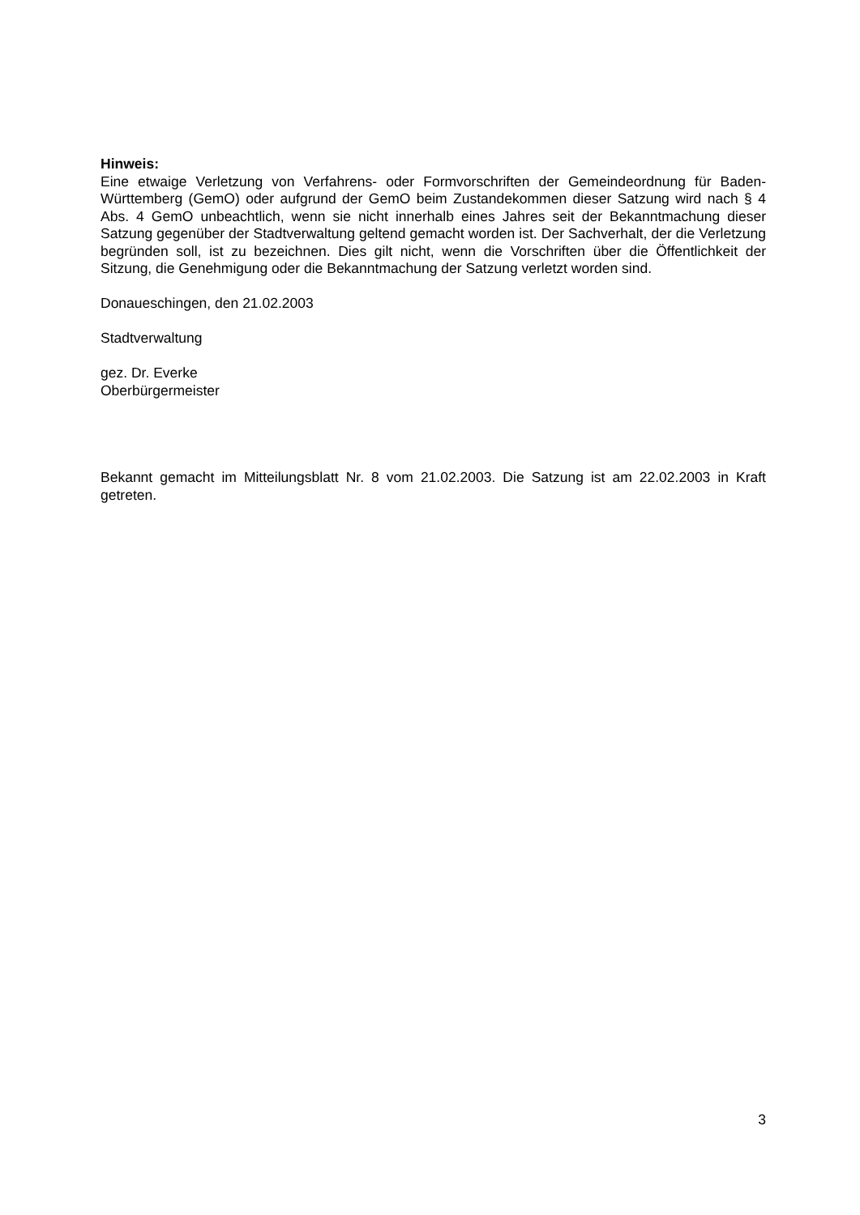Hinweis:
Eine etwaige Verletzung von Verfahrens- oder Formvorschriften der Gemeindeordnung für Baden-Württemberg (GemO) oder aufgrund der GemO beim Zustandekommen dieser Satzung wird nach § 4 Abs. 4 GemO unbeachtlich, wenn sie nicht innerhalb eines Jahres seit der Bekanntmachung dieser Satzung gegenüber der Stadtverwaltung geltend gemacht worden ist. Der Sachverhalt, der die Verletzung begründen soll, ist zu bezeichnen. Dies gilt nicht, wenn die Vorschriften über die Öffentlichkeit der Sitzung, die Genehmigung oder die Bekanntmachung der Satzung verletzt worden sind.
Donaueschingen, den 21.02.2003
Stadtverwaltung
gez. Dr. Everke
Oberbürgermeister
Bekannt gemacht im Mitteilungsblatt Nr. 8 vom 21.02.2003. Die Satzung ist am 22.02.2003 in Kraft getreten.
3